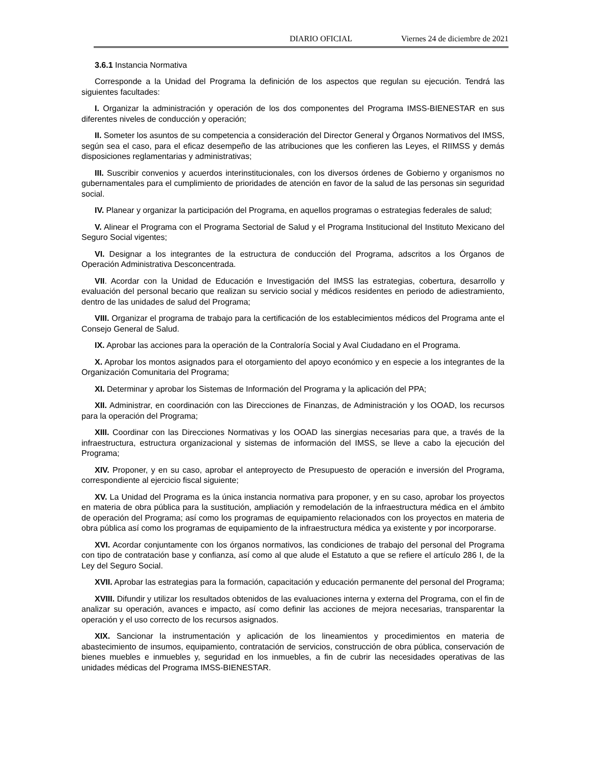DIARIO OFICIAL Viernes 24 de diciembre de 2021
3.6.1 Instancia Normativa
Corresponde a la Unidad del Programa la definición de los aspectos que regulan su ejecución. Tendrá las siguientes facultades:
I. Organizar la administración y operación de los dos componentes del Programa IMSS-BIENESTAR en sus diferentes niveles de conducción y operación;
II. Someter los asuntos de su competencia a consideración del Director General y Órganos Normativos del IMSS, según sea el caso, para el eficaz desempeño de las atribuciones que les confieren las Leyes, el RIIMSS y demás disposiciones reglamentarias y administrativas;
III. Suscribir convenios y acuerdos interinstitucionales, con los diversos órdenes de Gobierno y organismos no gubernamentales para el cumplimiento de prioridades de atención en favor de la salud de las personas sin seguridad social.
IV. Planear y organizar la participación del Programa, en aquellos programas o estrategias federales de salud;
V. Alinear el Programa con el Programa Sectorial de Salud y el Programa Institucional del Instituto Mexicano del Seguro Social vigentes;
VI. Designar a los integrantes de la estructura de conducción del Programa, adscritos a los Órganos de Operación Administrativa Desconcentrada.
VII. Acordar con la Unidad de Educación e Investigación del IMSS las estrategias, cobertura, desarrollo y evaluación del personal becario que realizan su servicio social y médicos residentes en periodo de adiestramiento, dentro de las unidades de salud del Programa;
VIII. Organizar el programa de trabajo para la certificación de los establecimientos médicos del Programa ante el Consejo General de Salud.
IX. Aprobar las acciones para la operación de la Contraloría Social y Aval Ciudadano en el Programa.
X. Aprobar los montos asignados para el otorgamiento del apoyo económico y en especie a los integrantes de la Organización Comunitaria del Programa;
XI. Determinar y aprobar los Sistemas de Información del Programa y la aplicación del PPA;
XII. Administrar, en coordinación con las Direcciones de Finanzas, de Administración y los OOAD, los recursos para la operación del Programa;
XIII. Coordinar con las Direcciones Normativas y los OOAD las sinergias necesarias para que, a través de la infraestructura, estructura organizacional y sistemas de información del IMSS, se lleve a cabo la ejecución del Programa;
XIV. Proponer, y en su caso, aprobar el anteproyecto de Presupuesto de operación e inversión del Programa, correspondiente al ejercicio fiscal siguiente;
XV. La Unidad del Programa es la única instancia normativa para proponer, y en su caso, aprobar los proyectos en materia de obra pública para la sustitución, ampliación y remodelación de la infraestructura médica en el ámbito de operación del Programa; así como los programas de equipamiento relacionados con los proyectos en materia de obra pública así como los programas de equipamiento de la infraestructura médica ya existente y por incorporarse.
XVI. Acordar conjuntamente con los órganos normativos, las condiciones de trabajo del personal del Programa con tipo de contratación base y confianza, así como al que alude el Estatuto a que se refiere el artículo 286 I, de la Ley del Seguro Social.
XVII. Aprobar las estrategias para la formación, capacitación y educación permanente del personal del Programa;
XVIII. Difundir y utilizar los resultados obtenidos de las evaluaciones interna y externa del Programa, con el fin de analizar su operación, avances e impacto, así como definir las acciones de mejora necesarias, transparentar la operación y el uso correcto de los recursos asignados.
XIX. Sancionar la instrumentación y aplicación de los lineamientos y procedimientos en materia de abastecimiento de insumos, equipamiento, contratación de servicios, construcción de obra pública, conservación de bienes muebles e inmuebles y, seguridad en los inmuebles, a fin de cubrir las necesidades operativas de las unidades médicas del Programa IMSS-BIENESTAR.